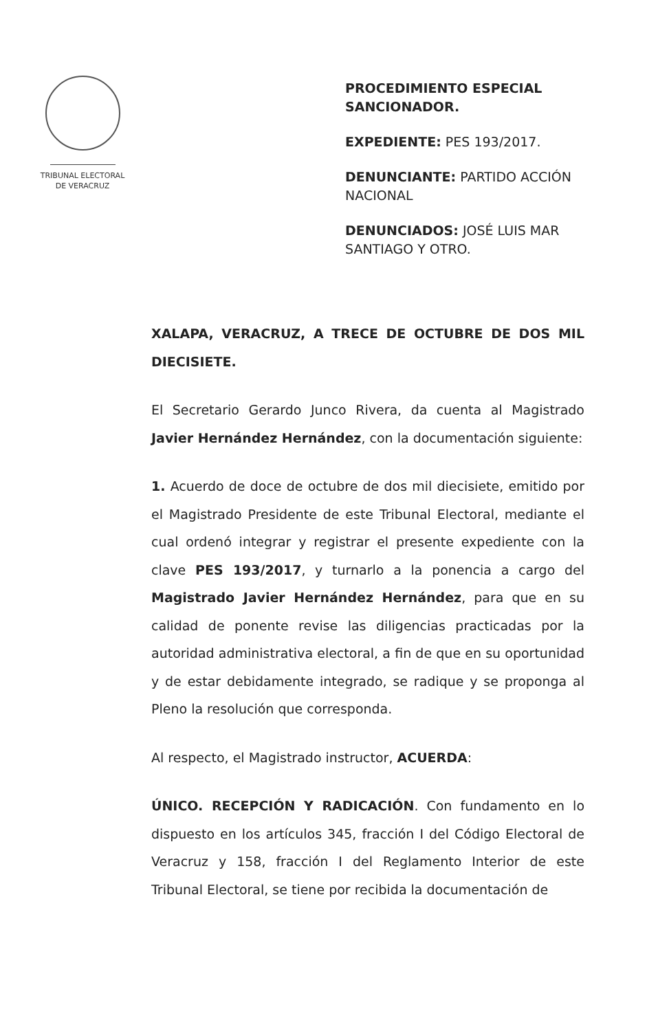TRIBUNAL ELECTORAL
DE VERACRUZ
PROCEDIMIENTO ESPECIAL SANCIONADOR.
EXPEDIENTE: PES 193/2017.
DENUNCIANTE: PARTIDO ACCIÓN NACIONAL
DENUNCIADOS: JOSÉ LUIS MAR SANTIAGO Y OTRO.
XALAPA, VERACRUZ, A TRECE DE OCTUBRE DE DOS MIL DIECISIETE.
El Secretario Gerardo Junco Rivera, da cuenta al Magistrado Javier Hernández Hernández, con la documentación siguiente:
1. Acuerdo de doce de octubre de dos mil diecisiete, emitido por el Magistrado Presidente de este Tribunal Electoral, mediante el cual ordenó integrar y registrar el presente expediente con la clave PES 193/2017, y turnarlo a la ponencia a cargo del Magistrado Javier Hernández Hernández, para que en su calidad de ponente revise las diligencias practicadas por la autoridad administrativa electoral, a fin de que en su oportunidad y de estar debidamente integrado, se radique y se proponga al Pleno la resolución que corresponda.
Al respecto, el Magistrado instructor, ACUERDA:
ÚNICO. RECEPCIÓN Y RADICACIÓN. Con fundamento en lo dispuesto en los artículos 345, fracción I del Código Electoral de Veracruz y 158, fracción I del Reglamento Interior de este Tribunal Electoral, se tiene por recibida la documentación de